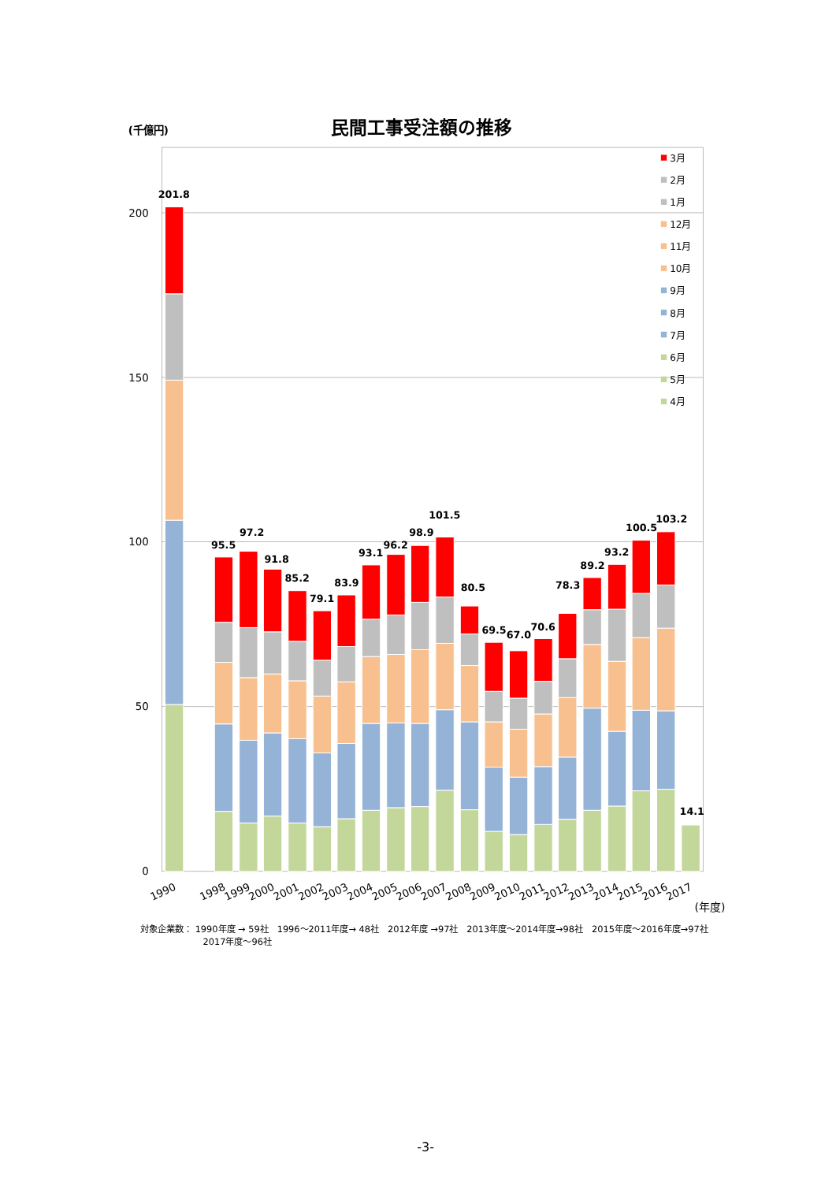(千億円)
民間工事受注額の推移
200
150
100
50
0
201.8
95.5
97.2
91.8
85.2
79.1
83.9
93.1
96.2
98.9
101.5
80.5
69.5
67.0
70.6
78.3
89.2
93.2
100.5
103.2
14.1
3月
2月
1月
12月
11月
10月
9月
8月
7月
6月
5月
4月
1990
1998
1999
2000
2001
2002
2003
2004
2005
2006
2007
2008
2009
2010
2011
2012
2013
2014
2015
2016
2017
(年度)
対象企業数： 1990年度 → 59社　1996～2011年度→ 48社　2012年度 →97社　2013年度～2014年度→98社　2015年度～2016年度→97社
2017年度～96社
-3-